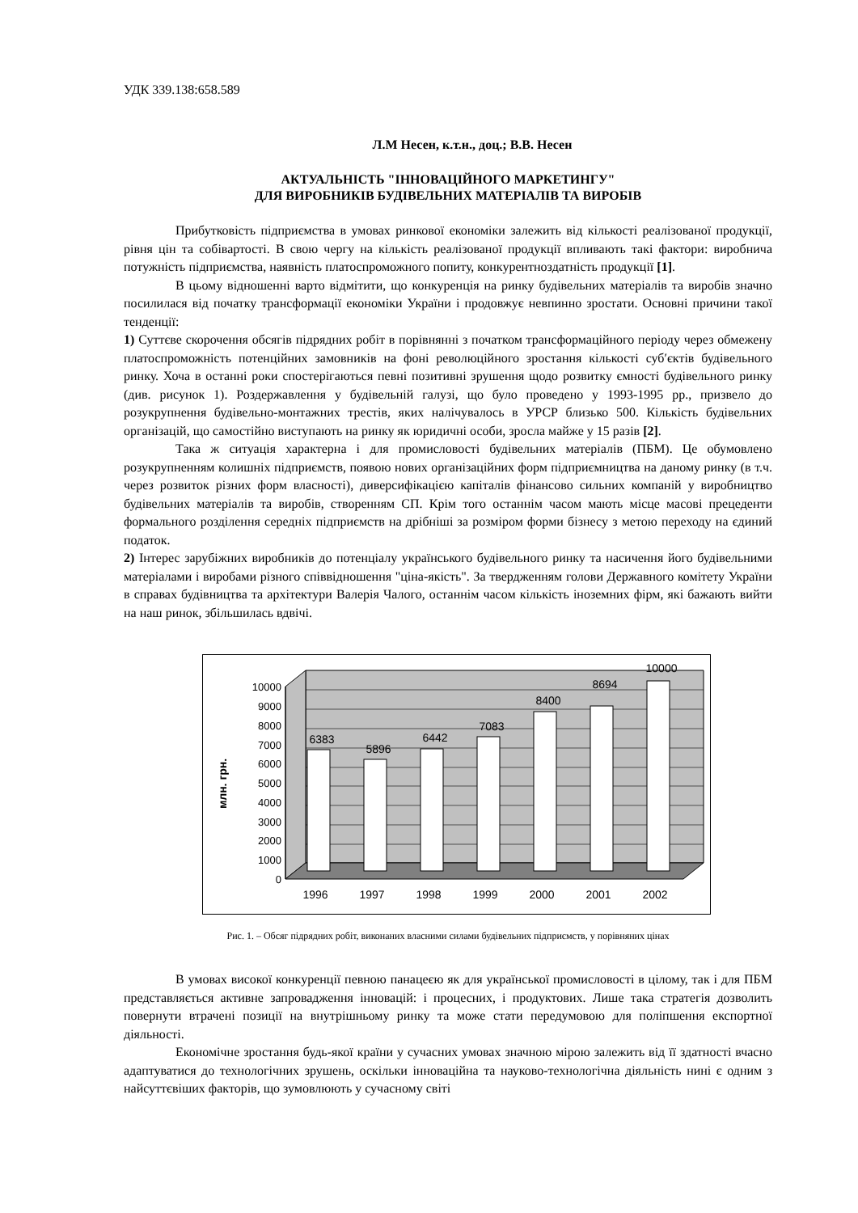УДК 339.138:658.589
Л.М Несен, к.т.н., доц.; В.В. Несен
АКТУАЛЬНІСТЬ "ІННОВАЦІЙНОГО МАРКЕТИНГУ"
ДЛЯ ВИРОБНИКІВ БУДІВЕЛЬНИХ МАТЕРІАЛІВ ТА ВИРОБІВ
Прибутковість підприємства в умовах ринкової економіки залежить від кількості реалізованої продукції, рівня цін та собівартості. В свою чергу на кількість реалізованої продукції впливають такі фактори: виробнича потужність підприємства, наявність платоспроможного попиту, конкурентноздатність продукції [1].
В цьому відношенні варто відмітити, що конкуренція на ринку будівельних матеріалів та виробів значно посилилася від початку трансформації економіки України і продовжує невпинно зростати. Основні причини такої тенденції:
1) Суттєве скорочення обсягів підрядних робіт в порівнянні з початком трансформаційного періоду через обмежену платоспроможність потенційних замовників на фоні революційного зростання кількості суб′єктів будівельного ринку. Хоча в останні роки спостерігаються певні позитивні зрушення щодо розвитку ємності будівельного ринку (див. рисунок 1). Роздержавлення у будівельній галузі, що було проведено у 1993-1995 рр., призвело до розукрупнення будівельно-монтажних трестів, яких налічувалось в УРСР близько 500. Кількість будівельних організацій, що самостійно виступають на ринку як юридичні особи, зросла майже у 15 разів [2].
Така ж ситуація характерна і для промисловості будівельних матеріалів (ПБМ). Це обумовлено розукрупненням колишніх підприємств, появою нових організаційних форм підприємництва на даному ринку (в т.ч. через розвиток різних форм власності), диверсифікацією капіталів фінансово сильних компаній у виробництво будівельних матеріалів та виробів, створенням СП. Крім того останнім часом мають місце масові прецеденти формального розділення середніх підприємств на дрібніші за розміром форми бізнесу з метою переходу на єдиний податок.
2) Інтерес зарубіжних виробників до потенціалу українського будівельного ринку та насичення його будівельними матеріалами і виробами різного співвідношення "ціна-якість". За твердженням голови Державного комітету України в справах будівництва та архітектури Валерія Чалого, останнім часом кількість іноземних фірм, які бажають вийти на наш ринок, збільшилась вдвічі.
0
1000
2000
3000
4000
5000
6000
7000
8000
9000
10000
млн. грн.
6383
5896
6442
7083
8400
8694
10000
1996
1997
1998
1999
2000
2001
2002
Рис. 1. – Обсяг підрядних робіт, виконаних власними силами будівельних підприємств, у порівняних цінах
В умовах високої конкуренції певною панацеєю як для української промисловості в цілому, так і для ПБМ представляється активне запровадження інновацій: і процесних, і продуктових. Лише така стратегія дозволить повернути втрачені позиції на внутрішньому ринку та може стати передумовою для поліпшення експортної діяльності.
Економічне зростання будь-якої країни у сучасних умовах значною мірою залежить від її здатності вчасно адаптуватися до технологічних зрушень, оскільки інноваційна та науково-технологічна діяльність нині є одним з найсуттєвіших факторів, що зумовлюють у сучасному світі